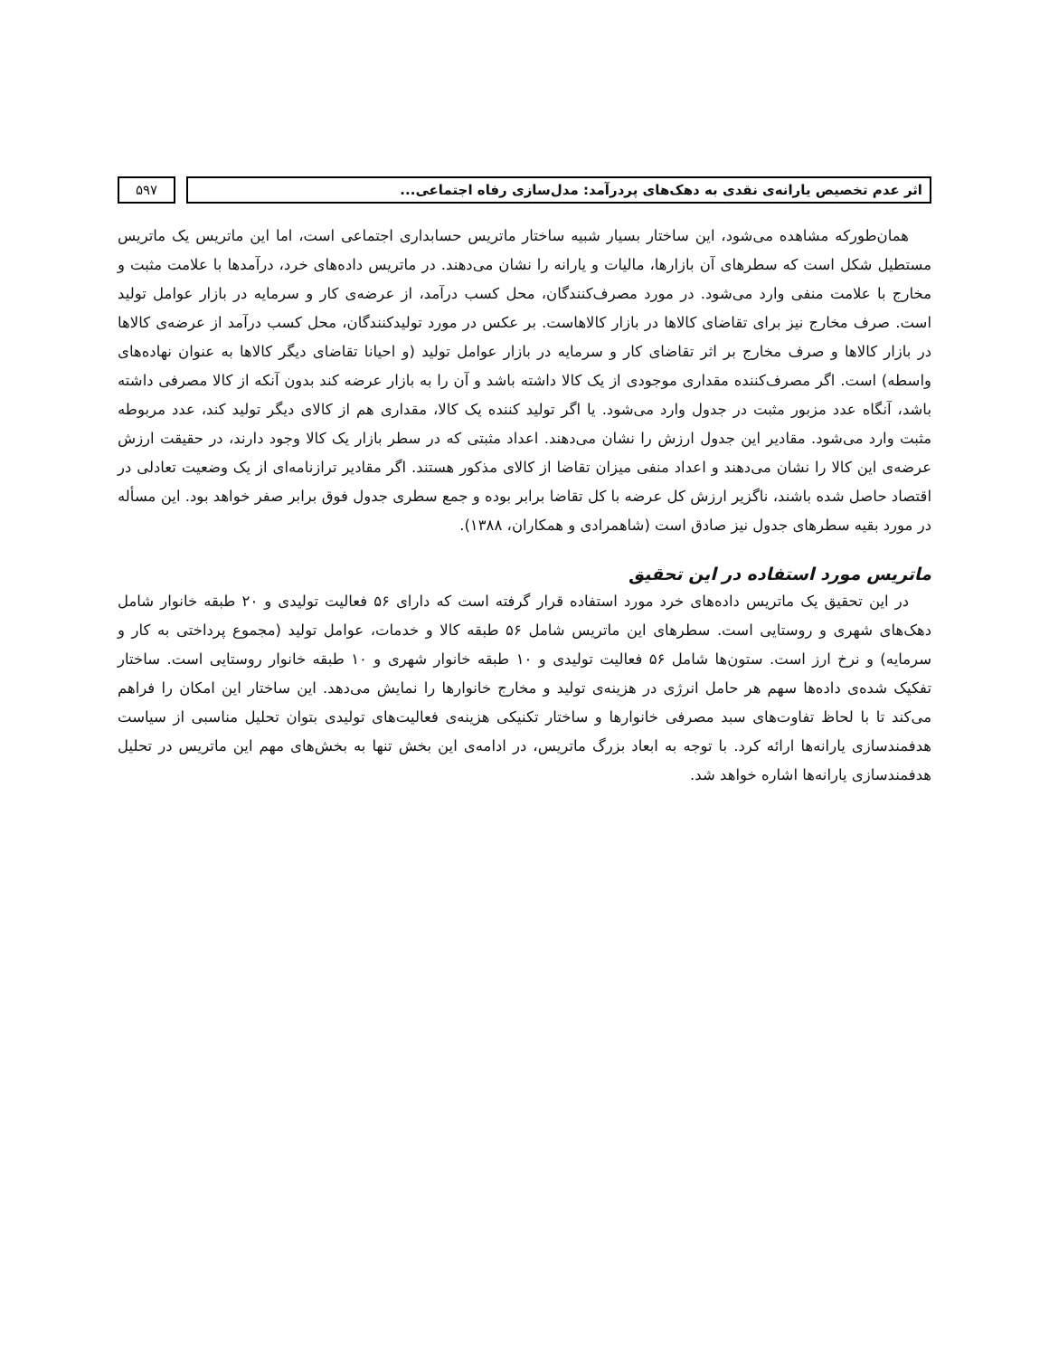اثر عدم تخصیص یارانه‌ی نقدی به دهک‌های پردرآمد: مدل‌سازی رفاه اجتماعی...
۵۹۷
همان‌طورکه مشاهده می‌شود، این ساختار بسیار شبیه ساختار ماتریس حسابداری اجتماعی است، اما این ماتریس یک ماتریس مستطیل شکل است که سطرهای آن بازارها، مالیات و یارانه را نشان می‌دهند. در ماتریس داده‌های خرد، درآمدها با علامت مثبت و مخارج با علامت منفی وارد می‌شود. در مورد مصرف‌کنندگان، محل کسب درآمد، از عرضه‌ی کار و سرمایه در بازار عوامل تولید است. صرف مخارج نیز برای تقاضای کالاها در بازار کالاهاست. بر عکس در مورد تولیدکنندگان، محل کسب درآمد از عرضه‌ی کالاها در بازار کالاها و صرف مخارج بر اثر تقاضای کار و سرمایه در بازار عوامل تولید (و احیانا تقاضای دیگر کالاها به عنوان نهاده‌های واسطه) است. اگر مصرف‌کننده مقداری موجودی از یک کالا داشته باشد و آن را به بازار عرضه کند بدون آنکه از کالا مصرفی داشته باشد، آنگاه عدد مزبور مثبت در جدول وارد می‌شود. یا اگر تولید کننده یک کالا، مقداری هم از کالای دیگر تولید کند، عدد مربوطه مثبت وارد می‌شود. مقادیر این جدول ارزش را نشان می‌دهند. اعداد مثبتی که در سطر بازار یک کالا وجود دارند، در حقیقت ارزش عرضه‌ی این کالا را نشان می‌دهند و اعداد منفی میزان تقاضا از کالای مذکور هستند. اگر مقادیر ترازنامه‌ای از یک وضعیت تعادلی در اقتصاد حاصل شده باشند، ناگزیر ارزش کل عرضه با کل تقاضا برابر بوده و جمع سطری جدول فوق برابر صفر خواهد بود. این مسأله در مورد بقیه سطرهای جدول نیز صادق است (شاهمرادی و همکاران، ۱۳۸۸).
ماتریس مورد استفاده در این تحقیق
در این تحقیق یک ماتریس داده‌های خرد مورد استفاده قرار گرفته است که دارای ۵۶ فعالیت تولیدی و ۲۰ طبقه خانوار شامل دهک‌های شهری و روستایی است. سطرهای این ماتریس شامل ۵۶ طبقه کالا و خدمات، عوامل تولید (مجموع پرداختی به کار و سرمایه) و نرخ ارز است. ستون‌ها شامل ۵۶ فعالیت تولیدی و ۱۰ طبقه خانوار شهری و ۱۰ طبقه خانوار روستایی است. ساختار تفکیک شده‌ی داده‌ها سهم هر حامل انرژی در هزینه‌ی تولید و مخارج خانوارها را نمایش می‌دهد. این ساختار این امکان را فراهم می‌کند تا با لحاظ تفاوت‌های سبد مصرفی خانوارها و ساختار تکنیکی هزینه‌ی فعالیت‌های تولیدی بتوان تحلیل مناسبی از سیاست هدفمندسازی یارانه‌ها ارائه کرد. با توجه به ابعاد بزرگ ماتریس، در ادامه‌ی این بخش تنها به بخش‌های مهم این ماتریس در تحلیل هدفمندسازی یارانه‌ها اشاره خواهد شد.